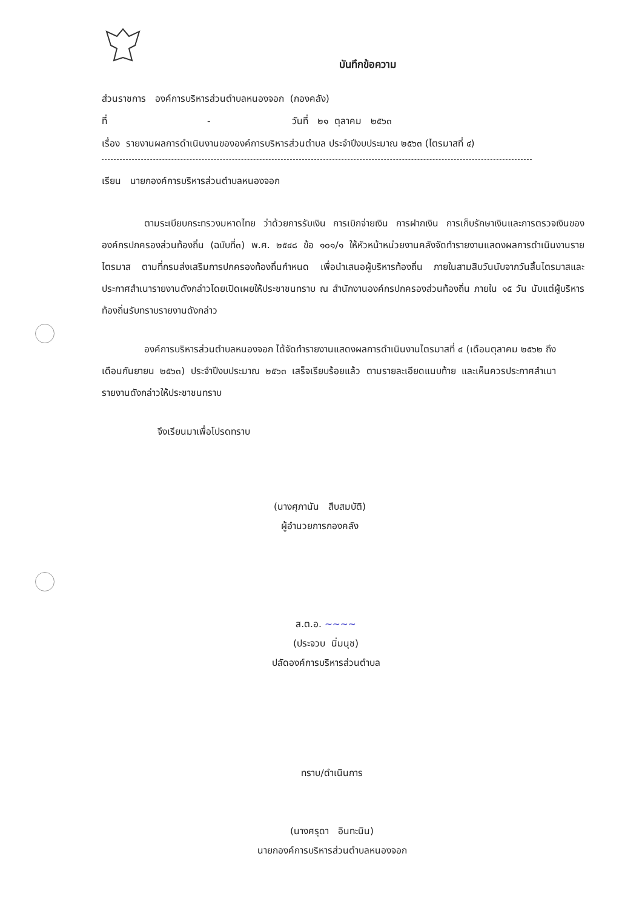บันทึกข้อความ
ส่วนราชการ องค์การบริหารส่วนตำบลหนองจอก (กองคลัง)
ที่ - วันที่ ๒๑ ตุลาคม ๒๕๖๓
เรื่อง รายงานผลการดำเนินงานขององค์การบริหารส่วนตำบล ประจำปีงบประมาณ ๒๕๖๓ (ไตรมาสที่ ๔)
เรียน นายกองค์การบริหารส่วนตำบลหนองจอก
ตามระเบียบกระทรวงมหาดไทย ว่าด้วยการรับเงิน การเบิกจ่ายเงิน การฝากเงิน การเก็บรักษาเงินและการตรวจเงินขององค์กรปกครองส่วนท้องถิ่น (ฉบับที่๓) พ.ศ. ๒๕๔๘ ข้อ ๑๐๑/๑ ให้หัวหน้าหน่วยงานคลังจัดทำรายงานแสดงผลการดำเนินงานรายไตรมาส ตามที่กรมส่งเสริมการปกครองท้องถิ่นกำหนด เพื่อนำเสนอผู้บริหารท้องถิ่น ภายในสามสิบวันนับจากวันสิ้นไตรมาสและประกาศสำเนารายงานดังกล่าวโดยเปิดเผยให้ประชาชนทราบ ณ สำนักงานองค์กรปกครองส่วนท้องถิ่น ภายใน ๑๕ วัน นับแต่ผู้บริหารท้องถิ่นรับทราบรายงานดังกล่าว
องค์การบริหารส่วนตำบลหนองจอก ได้จัดทำรายงานแสดงผลการดำเนินงานไตรมาสที่ ๔ (เดือนตุลาคม ๒๕๖๒ ถึงเดือนกันยายน ๒๕๖๓) ประจำปีงบประมาณ ๒๕๖๓ เสร็จเรียบร้อยแล้ว ตามรายละเอียดแนบท้าย และเห็นควรประกาศสำเนารายงานดังกล่าวให้ประชาชนทราบ
จึงเรียนมาเพื่อโปรดทราบ
(นางศุภานัน สืบสมบัติ)
ผู้อำนวยการกองคลัง
ส.ต.อ. ~~~~
(ประจวบ นิ่มนุช)
ปลัดองค์การบริหารส่วนตำบล
ทราบ/ดำเนินการ
(นางศรุดา อินทะนิน)
นายกองค์การบริหารส่วนตำบลหนองจอก